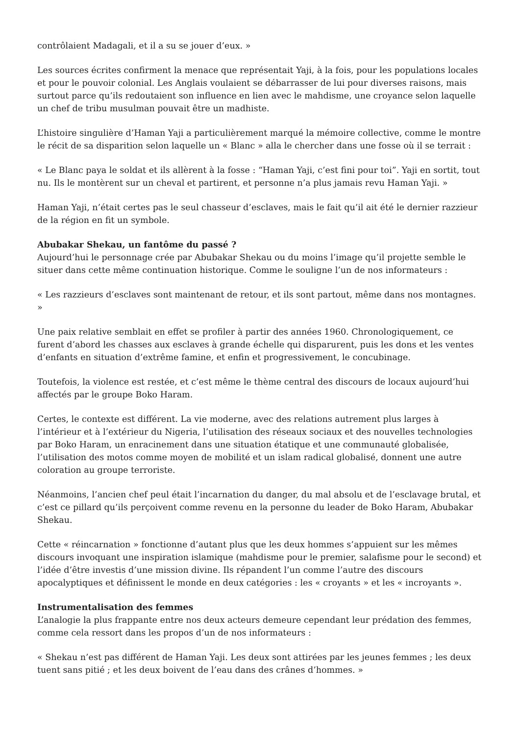contrôlaient Madagali, et il a su se jouer d’eux. »
Les sources écrites confirment la menace que représentait Yaji, à la fois, pour les populations locales et pour le pouvoir colonial. Les Anglais voulaient se débarrasser de lui pour diverses raisons, mais surtout parce qu’ils redoutaient son influence en lien avec le mahdisme, une croyance selon laquelle un chef de tribu musulman pouvait être un madhiste.
L’histoire singulière d’Haman Yaji a particulièrement marqué la mémoire collective, comme le montre le récit de sa disparition selon laquelle un « Blanc » alla le chercher dans une fosse où il se terrait :
« Le Blanc paya le soldat et ils allèrent à la fosse : “Haman Yaji, c’est fini pour toi”. Yaji en sortit, tout nu. Ils le montèrent sur un cheval et partirent, et personne n’a plus jamais revu Haman Yaji. »
Haman Yaji, n’était certes pas le seul chasseur d’esclaves, mais le fait qu’il ait été le dernier razzieur de la région en fit un symbole.
Abubakar Shekau, un fantôme du passé ?
Aujourd’hui le personnage crée par Abubakar Shekau ou du moins l’image qu’il projette semble le situer dans cette même continuation historique. Comme le souligne l’un de nos informateurs :
« Les razzieurs d’esclaves sont maintenant de retour, et ils sont partout, même dans nos montagnes. »
Une paix relative semblait en effet se profiler à partir des années 1960. Chronologiquement, ce furent d’abord les chasses aux esclaves à grande échelle qui disparurent, puis les dons et les ventes d’enfants en situation d’extrême famine, et enfin et progressivement, le concubinage.
Toutefois, la violence est restée, et c’est même le thème central des discours de locaux aujourd’hui affectés par le groupe Boko Haram.
Certes, le contexte est différent. La vie moderne, avec des relations autrement plus larges à l’intérieur et à l’extérieur du Nigeria, l’utilisation des réseaux sociaux et des nouvelles technologies par Boko Haram, un enracinement dans une situation étatique et une communauté globalisée, l’utilisation des motos comme moyen de mobilité et un islam radical globalisé, donnent une autre coloration au groupe terroriste.
Néanmoins, l’ancien chef peul était l’incarnation du danger, du mal absolu et de l’esclavage brutal, et c’est ce pillard qu’ils perçoivent comme revenu en la personne du leader de Boko Haram, Abubakar Shekau.
Cette « réincarnation » fonctionne d’autant plus que les deux hommes s’appuient sur les mêmes discours invoquant une inspiration islamique (mahdisme pour le premier, salafisme pour le second) et l’idée d’être investis d’une mission divine. Ils répandent l’un comme l’autre des discours apocalyptiques et définissent le monde en deux catégories : les « croyants » et les « incroyants ».
Instrumentalisation des femmes
L’analogie la plus frappante entre nos deux acteurs demeure cependant leur prédation des femmes, comme cela ressort dans les propos d’un de nos informateurs :
« Shekau n’est pas différent de Haman Yaji. Les deux sont attirées par les jeunes femmes ; les deux tuent sans pitié ; et les deux boivent de l’eau dans des crânes d’hommes. »